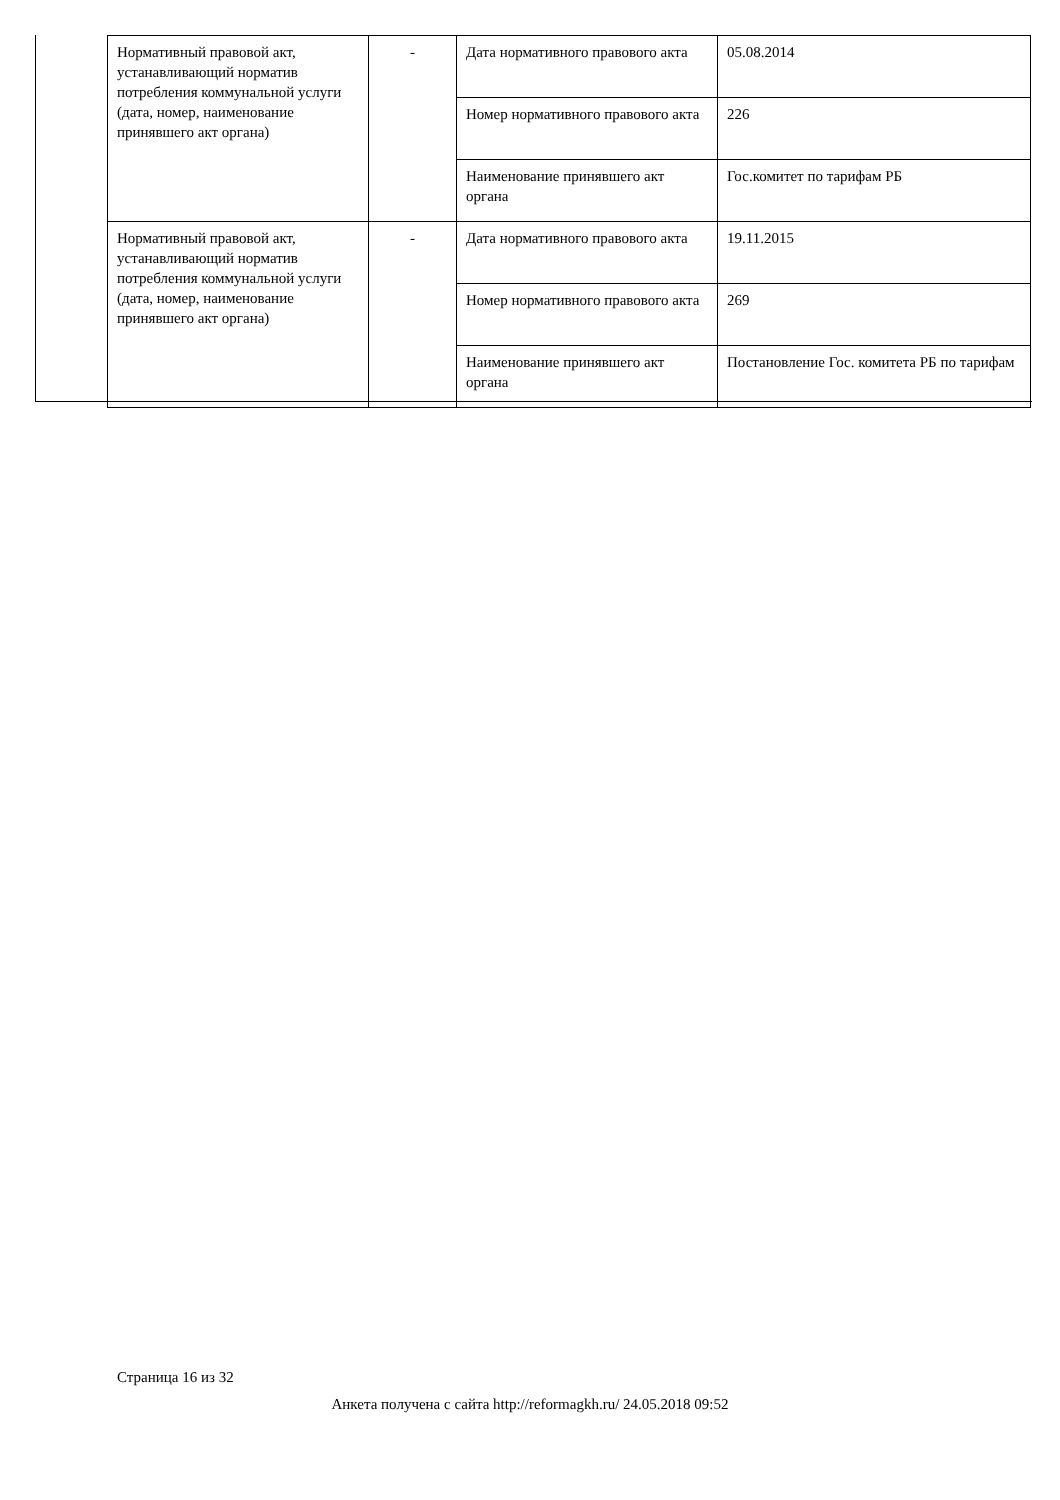| Нормативный правовой акт, устанавливающий норматив потребления коммунальной услуги (дата, номер, наименование принявшего акт органа) | - | Дата нормативного правового акта | 05.08.2014 |
| | | Номер нормативного правового акта | 226 |
| | | Наименование принявшего акт органа | Гос.комитет по тарифам РБ |
| Нормативный правовой акт, устанавливающий норматив потребления коммунальной услуги (дата, номер, наименование принявшего акт органа) | - | Дата нормативного правового акта | 19.11.2015 |
| | | Номер нормативного правового акта | 269 |
| | | Наименование принявшего акт органа | Постановление Гос. комитета РБ по тарифам |
Страница 16 из 32
Анкета получена с сайта http://reformagkh.ru/ 24.05.2018 09:52